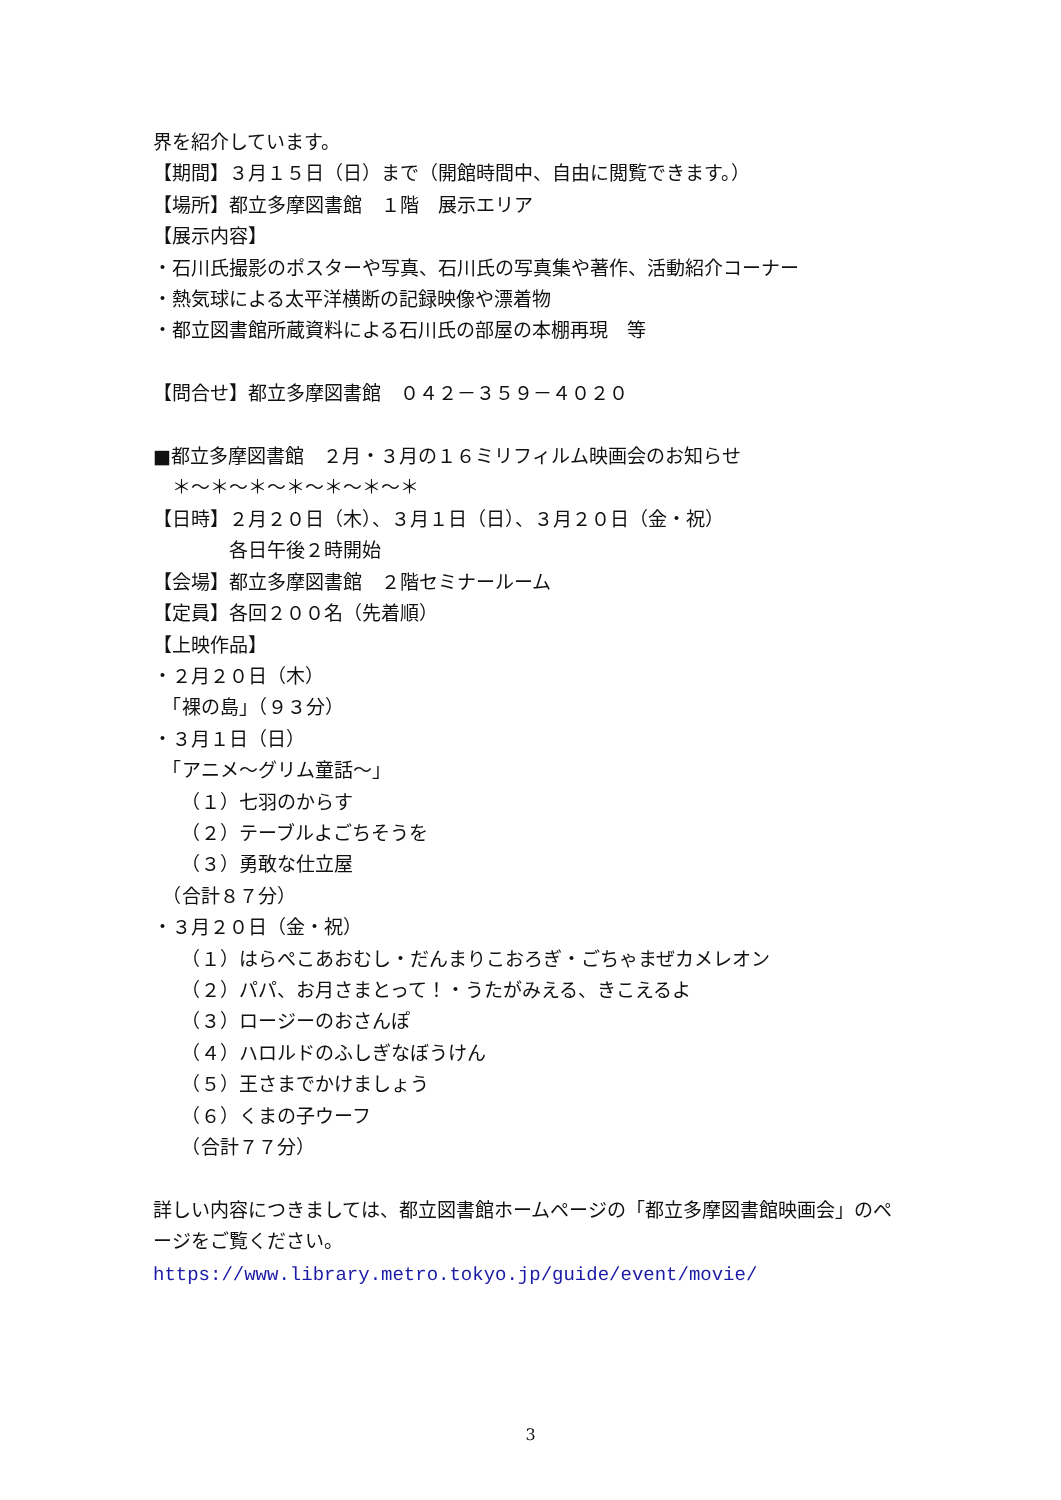界を紹介しています。
【期間】３月１５日（日）まで（開館時間中、自由に閲覧できます。）
【場所】都立多摩図書館　１階　展示エリア
【展示内容】
・石川氏撮影のポスターや写真、石川氏の写真集や著作、活動紹介コーナー
・熱気球による太平洋横断の記録映像や漂着物
・都立図書館所蔵資料による石川氏の部屋の本棚再現　等
【問合せ】都立多摩図書館　０４２－３５９－４０２０
■都立多摩図書館　２月・３月の１６ミリフィルム映画会のお知らせ
　＊～＊～＊～＊～＊～＊～＊
【日時】２月２０日（木）、３月１日（日）、３月２０日（金・祝）
　　　　各日午後２時開始
【会場】都立多摩図書館　２階セミナールーム
【定員】各回２００名（先着順）
【上映作品】
・２月２０日（木）
　「裸の島」（９３分）
・３月１日（日）
　「アニメ～グリム童話～」
　　（１）七羽のからす
　　（２）テーブルよごちそうを
　　（３）勇敢な仕立屋
　（合計８７分）
・３月２０日（金・祝）
　　（１）はらぺこあおむし・だんまりこおろぎ・ごちゃまぜカメレオン
　　（２）パパ、お月さまとって！・うたがみえる、きこえるよ
　　（３）ロージーのおさんぽ
　　（４）ハロルドのふしぎなぼうけん
　　（５）王さまでかけましょう
　　（６）くまの子ウーフ
　　（合計７７分）
詳しい内容につきましては、都立図書館ホームページの「都立多摩図書館映画会」のページをご覧ください。
https://www.library.metro.tokyo.jp/guide/event/movie/
3